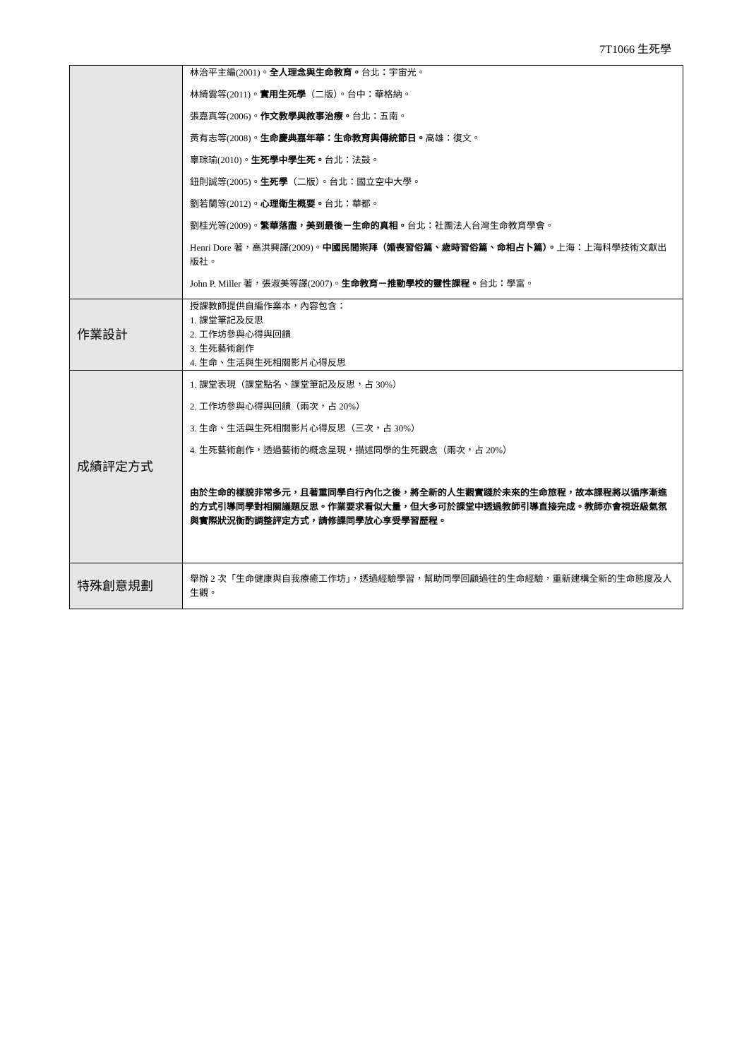7T1066 生死學
| | 林治平主編(2001)。 全人理念與生命教育。 台北：宇宙光。 林綺雲等(2011)。 實用生死學 （二版）。台中：華格納。 張嘉真等(2006)。 作文教學與敘事治療。 台北：五南。 黃有志等(2008)。 生命慶典嘉年華：生命教育與傳統節日。 高雄：復文。 辜琮瑜(2010)。 生死學中學生死。 台北：法鼓。 鈕則誠等(2005)。 生死學 （二版）。台北：國立空中大學。 劉若蘭等(2012)。 心理衛生概要。 台北：華都。 劉桂光等(2009)。 繁華落盡，美到最後－生命的真相。 台北：社團法人台灣生命教育學會。 Henri Dore 著，高洪興譯(2009)。 中國民間崇拜（婚喪習俗篇、歲時習俗篇、命相占卜篇）。 上海：上海科學技術文獻出版社。 John P. Miller 著，張淑美等譯(2007)。 生命教育－推動學校的靈性課程。 台北：學富。 |
| 作業設計 | 授課教師提供自編作業本，內容包含： 1. 課堂筆記及反思 2. 工作坊參與心得與回饋 3. 生死藝術創作 4. 生命、生活與生死相關影片心得反思 |
| 成績評定方式 | 1. 課堂表現（課堂點名、課堂筆記及反思，占 30%） 2. 工作坊參與心得與回饋（兩次，占 20%） 3. 生命、生活與生死相關影片心得反思（三次，占 30%） 4. 生死藝術創作，透過藝術的概念呈現，描述同學的生死觀念（兩次，占 20%） 由於生命的樣貌非常多元，且著重同學自行內化之後，將全新的人生觀實踐於未來的生命旅程，故本課程將以循序漸進的方式引導同學對相關議題反思。作業要求看似大量，但大多可於課堂中透過教師引導直接完成。教師亦會視班級氣氛與實際狀況衡酌調整評定方式，請修課同學放心享受學習歷程。 |
| 特殊創意規劃 | 舉辦 2 次「生命健康與自我療癒工作坊」，透過經驗學習，幫助同學回顧過往的生命經驗，重新建構全新的生命態度及人生觀。 |